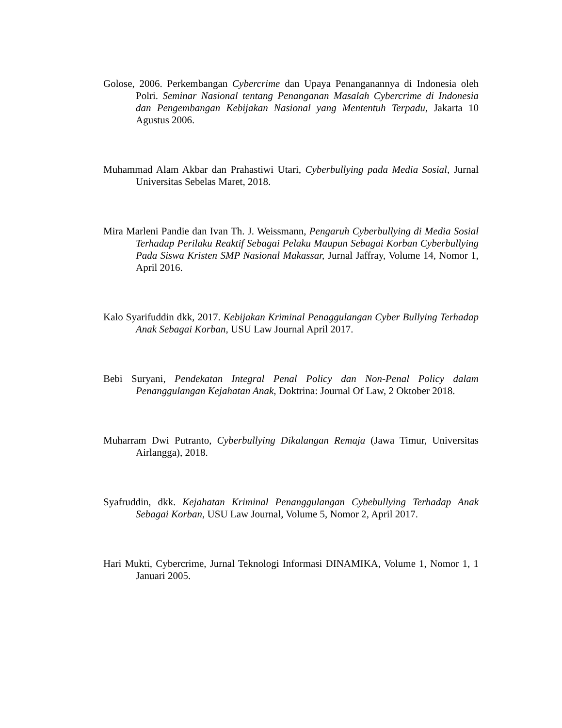Golose, 2006. Perkembangan Cybercrime dan Upaya Penanganannya di Indonesia oleh Polri. Seminar Nasional tentang Penanganan Masalah Cybercrime di Indonesia dan Pengembangan Kebijakan Nasional yang Mententuh Terpadu, Jakarta 10 Agustus 2006.
Muhammad Alam Akbar dan Prahastiwi Utari, Cyberbullying pada Media Sosial, Jurnal Universitas Sebelas Maret, 2018.
Mira Marleni Pandie dan Ivan Th. J. Weissmann, Pengaruh Cyberbullying di Media Sosial Terhadap Perilaku Reaktif Sebagai Pelaku Maupun Sebagai Korban Cyberbullying Pada Siswa Kristen SMP Nasional Makassar, Jurnal Jaffray, Volume 14, Nomor 1, April 2016.
Kalo Syarifuddin dkk, 2017. Kebijakan Kriminal Penaggulangan Cyber Bullying Terhadap Anak Sebagai Korban, USU Law Journal April 2017.
Bebi Suryani, Pendekatan Integral Penal Policy dan Non-Penal Policy dalam Penanggulangan Kejahatan Anak, Doktrina: Journal Of Law, 2 Oktober 2018.
Muharram Dwi Putranto, Cyberbullying Dikalangan Remaja (Jawa Timur, Universitas Airlangga), 2018.
Syafruddin, dkk. Kejahatan Kriminal Penanggulangan Cybebullying Terhadap Anak Sebagai Korban, USU Law Journal, Volume 5, Nomor 2, April 2017.
Hari Mukti, Cybercrime, Jurnal Teknologi Informasi DINAMIKA, Volume 1, Nomor 1, 1 Januari 2005.